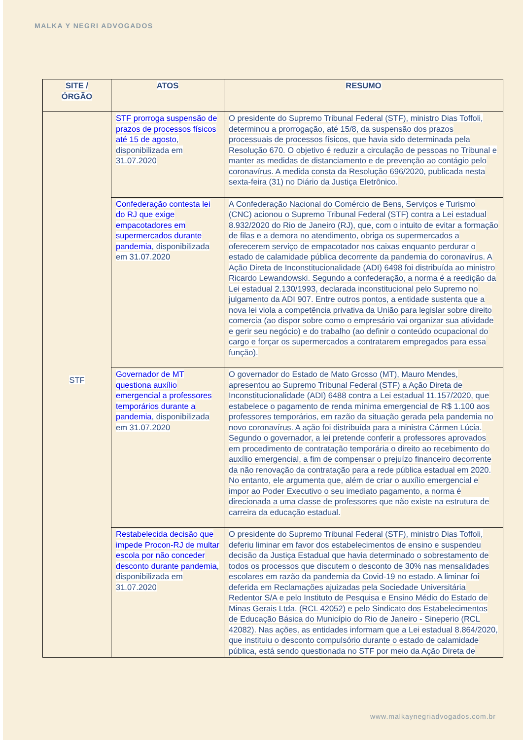MALKA Y NEGRI ADVOGADOS
| SITE / ÓRGÃO | ATOS | RESUMO |
| --- | --- | --- |
| STF | STF prorroga suspensão de prazos de processos físicos até 15 de agosto , disponibilizada em 31.07.2020 | O presidente do Supremo Tribunal Federal (STF), ministro Dias Toffoli, determinou a prorrogação, até 15/8, da suspensão dos prazos processuais de processos físicos, que havia sido determinada pela Resolução 670. O objetivo é reduzir a circulação de pessoas no Tribunal e manter as medidas de distanciamento e de prevenção ao contágio pelo coronavírus. A medida consta da Resolução 696/2020, publicada nesta sexta-feira (31) no Diário da Justiça Eletrônico. |
| | Confederação contesta lei do RJ que exige empacotadores em supermercados durante pandemia , disponibilizada em 31.07.2020 | A Confederação Nacional do Comércio de Bens, Serviços e Turismo (CNC) acionou o Supremo Tribunal Federal (STF) contra a Lei estadual 8.932/2020 do Rio de Janeiro (RJ), que, com o intuito de evitar a formação de filas e a demora no atendimento, obriga os supermercados a oferecerem serviço de empacotador nos caixas enquanto perdurar o estado de calamidade pública decorrente da pandemia do coronavírus. A Ação Direta de Inconstitucionalidade (ADI) 6498 foi distribuída ao ministro Ricardo Lewandowski. Segundo a confederação, a norma é a reedição da Lei estadual 2.130/1993, declarada inconstitucional pelo Supremo no julgamento da ADI 907. Entre outros pontos, a entidade sustenta que a nova lei viola a competência privativa da União para legislar sobre direito comercia (ao dispor sobre como o empresário vai organizar sua atividade e gerir seu negócio) e do trabalho (ao definir o conteúdo ocupacional do cargo e forçar os supermercados a contratarem empregados para essa função). |
| | Governador de MT questiona auxílio emergencial a professores temporários durante a pandemia , disponibilizada em 31.07.2020 | O governador do Estado de Mato Grosso (MT), Mauro Mendes, apresentou ao Supremo Tribunal Federal (STF) a Ação Direta de Inconstitucionalidade (ADI) 6488 contra a Lei estadual 11.157/2020, que estabelece o pagamento de renda mínima emergencial de R$ 1.100 aos professores temporários, em razão da situação gerada pela pandemia no novo coronavírus. A ação foi distribuída para a ministra Cármen Lúcia. Segundo o governador, a lei pretende conferir a professores aprovados em procedimento de contratação temporária o direito ao recebimento do auxílio emergencial, a fim de compensar o prejuízo financeiro decorrente da não renovação da contratação para a rede pública estadual em 2020. No entanto, ele argumenta que, além de criar o auxílio emergencial e impor ao Poder Executivo o seu imediato pagamento, a norma é direcionada a uma classe de professores que não existe na estrutura de carreira da educação estadual. |
| | Restabelecida decisão que impede Procon-RJ de multar escola por não conceder desconto durante pandemia , disponibilizada em 31.07.2020 | O presidente do Supremo Tribunal Federal (STF), ministro Dias Toffoli, deferiu liminar em favor dos estabelecimentos de ensino e suspendeu decisão da Justiça Estadual que havia determinado o sobrestamento de todos os processos que discutem o desconto de 30% nas mensalidades escolares em razão da pandemia da Covid-19 no estado. A liminar foi deferida em Reclamações ajuizadas pela Sociedade Universitária Redentor S/A e pelo Instituto de Pesquisa e Ensino Médio do Estado de Minas Gerais Ltda. (RCL 42052) e pelo Sindicato dos Estabelecimentos de Educação Básica do Município do Rio de Janeiro - Sineperio (RCL 42082). Nas ações, as entidades informam que a Lei estadual 8.864/2020, que instituiu o desconto compulsório durante o estado de calamidade pública, está sendo questionada no STF por meio da Ação Direta de |
www.malkaynegriadvogados.com.br